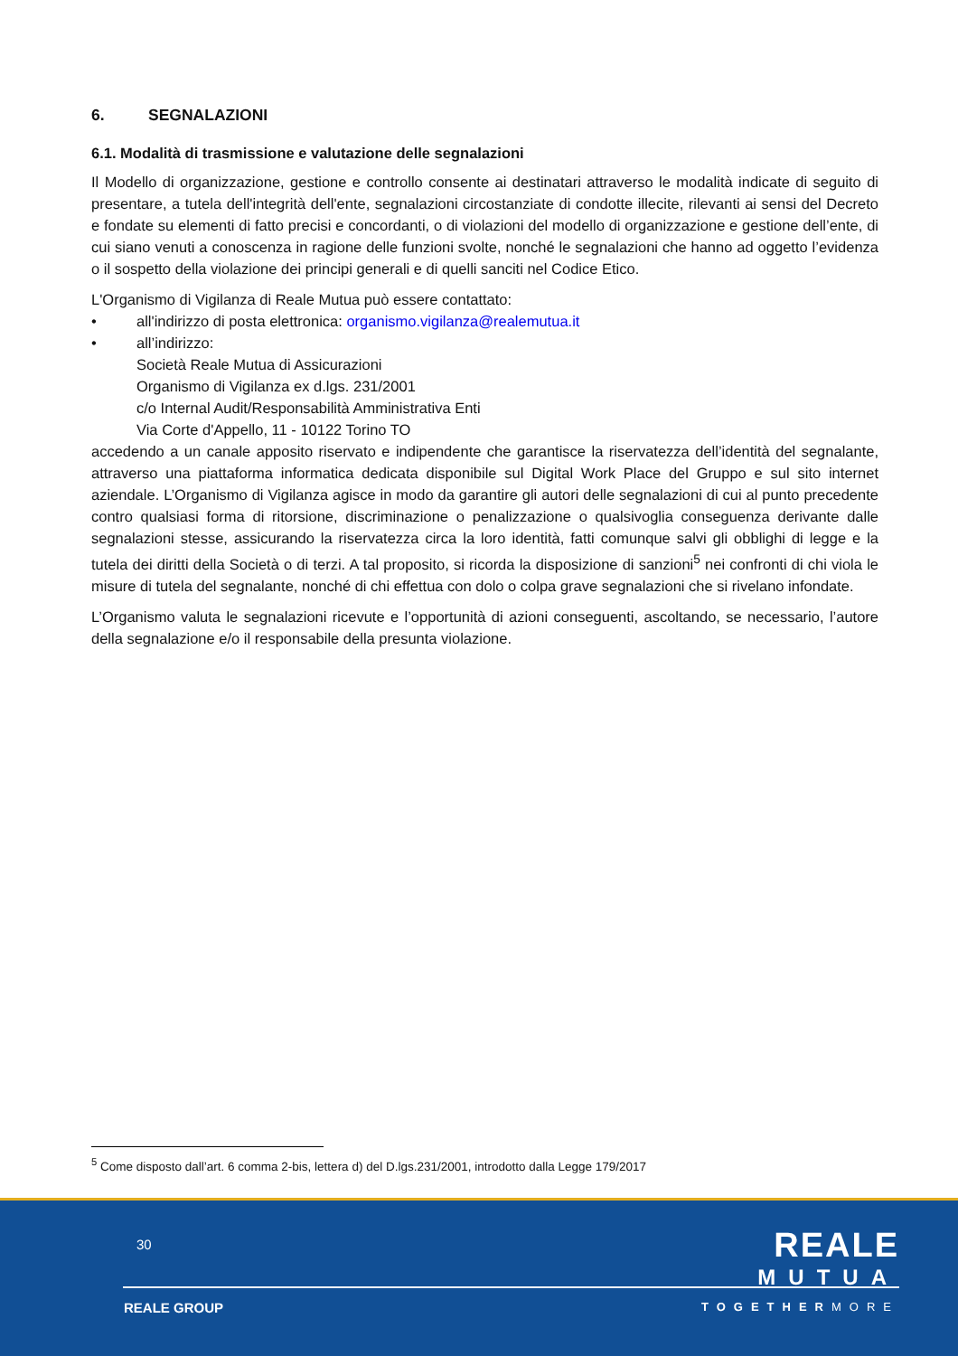6. SEGNALAZIONI
6.1. Modalità di trasmissione e valutazione delle segnalazioni
Il Modello di organizzazione, gestione e controllo consente ai destinatari attraverso le modalità indicate di seguito di presentare, a tutela dell'integrità dell'ente, segnalazioni circostanziate di condotte illecite, rilevanti ai sensi del Decreto e fondate su elementi di fatto precisi e concordanti, o di violazioni del modello di organizzazione e gestione dell’ente, di cui siano venuti a conoscenza in ragione delle funzioni svolte, nonché le segnalazioni che hanno ad oggetto l’evidenza o il sospetto della violazione dei principi generali e di quelli sanciti nel Codice Etico.
L'Organismo di Vigilanza di Reale Mutua può essere contattato:
• all'indirizzo di posta elettronica: organismo.vigilanza@realemutua.it
• all’indirizzo:
Società Reale Mutua di Assicurazioni
Organismo di Vigilanza ex d.lgs. 231/2001
c/o Internal Audit/Responsabilità Amministrativa Enti
Via Corte d'Appello, 11 - 10122 Torino TO
accedendo a un canale apposito riservato e indipendente che garantisce la riservatezza dell’identità del segnalante, attraverso una piattaforma informatica dedicata disponibile sul Digital Work Place del Gruppo e sul sito internet aziendale. L’Organismo di Vigilanza agisce in modo da garantire gli autori delle segnalazioni di cui al punto precedente contro qualsiasi forma di ritorsione, discriminazione o penalizzazione o qualsivoglia conseguenza derivante dalle segnalazioni stesse, assicurando la riservatezza circa la loro identità, fatti comunque salvi gli obblighi di legge e la tutela dei diritti della Società o di terzi. A tal proposito, si ricorda la disposizione di sanzioni<sup>5</sup> nei confronti di chi viola le misure di tutela del segnalante, nonché di chi effettua con dolo o colpa grave segnalazioni che si rivelano infondate.
L’Organismo valuta le segnalazioni ricevute e l’opportunità di azioni conseguenti, ascoltando, se necessario, l’autore della segnalazione e/o il responsabile della presunta violazione.
<sup>5</sup> Come disposto dall’art. 6 comma 2-bis, lettera d) del D.lgs.231/2001, introdotto dalla Legge 179/2017
30
REALE
MUTUA
REALE GROUP TOGETHERMORE